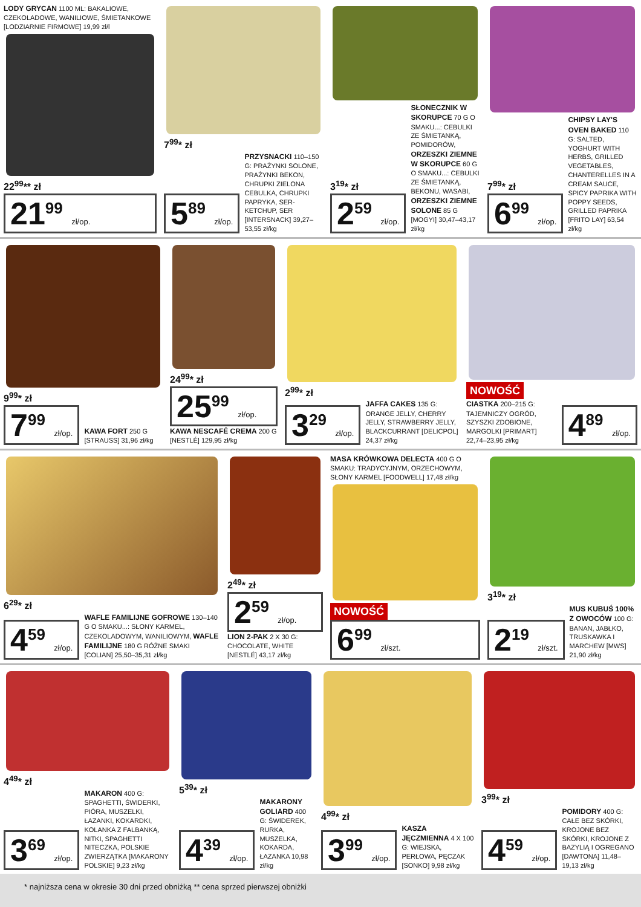LODY GRYCAN 1100 ML: BAKALIOWE, CZEKOLADOWE, WANILIOWE, ŚMIETANKOWE [LODZIARNIE FIRMOWE] 19,99 zł/l
22<sup>99</sup>** zł
21<sup>99</sup> zł/op.
7<sup>99</sup>* zł
5<sup>89</sup> zł/op.
PRZYSNACKI 110–150 G: PRAŻYNKI SOLONE, PRAŻYNKI BEKON, CHRUPKI ZIELONA CEBULKA, CHRUPKI PAPRYKA, SER-KETCHUP, SER [INTERSNACK] 39,27–53,55 zł/kg
3<sup>19</sup>* zł
2<sup>59</sup> zł/op.
SŁONECZNIK W SKORUPCE 70 G O SMAKU...: CEBULKI ZE ŚMIETANKĄ, POMIDORÓW, ORZESZKI ZIEMNE W SKORUPCE 60 G O SMAKU...: CEBULKI ZE ŚMIETANKĄ, BEKONU, WASABI, ORZESZKI ZIEMNE SOLONE 85 G [MOGYI] 30,47–43,17 zł/kg
7<sup>99</sup>* zł
6<sup>99</sup> zł/op.
CHIPSY LAY'S OVEN BAKED 110 G: SALTED, YOGHURT WITH HERBS, GRILLED VEGETABLES, CHANTERELLES IN A CREAM SAUCE, SPICY PAPRIKA WITH POPPY SEEDS, GRILLED PAPRIKA [FRITO LAY] 63,54 zł/kg
9<sup>99</sup>* zł
7<sup>99</sup> zł/op.
KAWA FORT 250 G [STRAUSS] 31,96 zł/kg
24<sup>99</sup>* zł
25<sup>99</sup> zł/op.
KAWA NESCAFÉ CREMA 200 G [NESTLÉ] 129,95 zł/kg
2<sup>99</sup>* zł
3<sup>29</sup> zł/op.
JAFFA CAKES 135 G: ORANGE JELLY, CHERRY JELLY, STRAWBERRY JELLY, BLACKCURRANT [DELICPOL] 24,37 zł/kg
NOWOŚĆ
CIASTKA 200–215 G: TAJEMNICZY OGRÓD, SZYSZKI ZDOBIONE, MARGOLKI [PRIMART] 22,74–23,95 zł/kg
4<sup>89</sup> zł/op.
6<sup>29</sup>* zł
4<sup>59</sup> zł/op.
WAFLE FAMILIJNE GOFROWE 130–140 G O SMAKU...: SŁONY KARMEL, CZEKOLADOWYM, WANILIOWYM, WAFLE FAMILIJNE 180 G RÓŻNE SMAKI [COLIAN] 25,50–35,31 zł/kg
2<sup>49</sup>* zł
2<sup>59</sup> zł/op.
LION 2-PAK 2 X 30 G: CHOCOLATE, WHITE [NESTLÉ] 43,17 zł/kg
MASA KRÓWKOWA DELECTA 400 G O SMAKU: TRADYCYJNYM, ORZECHOWYM, SŁONY KARMEL [FOODWELL] 17,48 zł/kg
NOWOŚĆ
6<sup>99</sup> zł/szt.
3<sup>19</sup>* zł
2<sup>19</sup> zł/szt.
MUS KUBUŚ 100% Z OWOCÓW 100 G: BANAN, JABŁKO, TRUSKAWKA I MARCHEW [MWS] 21,90 zł/kg
4<sup>49</sup>* zł
3<sup>69</sup> zł/op.
MAKARON 400 G: SPAGHETTI, ŚWIDERKI, PIÓRA, MUSZELKI, ŁAZANKI, KOKARDKI, KOLANKA Z FALBANKĄ, NITKI, SPAGHETTI NITECZKA, POLSKIE ZWIERZĄTKA [MAKARONY POLSKIE] 9,23 zł/kg
5<sup>39</sup>* zł
4<sup>39</sup> zł/op.
MAKARONY GOLIARD 400 G: ŚWIDEREK, RURKA, MUSZELKA, KOKARDA, ŁAZANKA 10,98 zł/kg
4<sup>99</sup>* zł
3<sup>99</sup> zł/op.
KASZA JĘCZMIENNA 4 X 100 G: WIEJSKA, PERŁOWA, PĘCZAK [SONKO] 9,98 zł/kg
3<sup>99</sup>* zł
4<sup>59</sup> zł/op.
POMIDORY 400 G: CAŁE BEZ SKÓRKI, KROJONE BEZ SKÓRKI, KROJONE Z BAZYLIĄ I OGREGANO [DAWTONA] 11,48–19,13 zł/kg
* najniższa cena w okresie 30 dni przed obniżką ** cena sprzed pierwszej obniżki